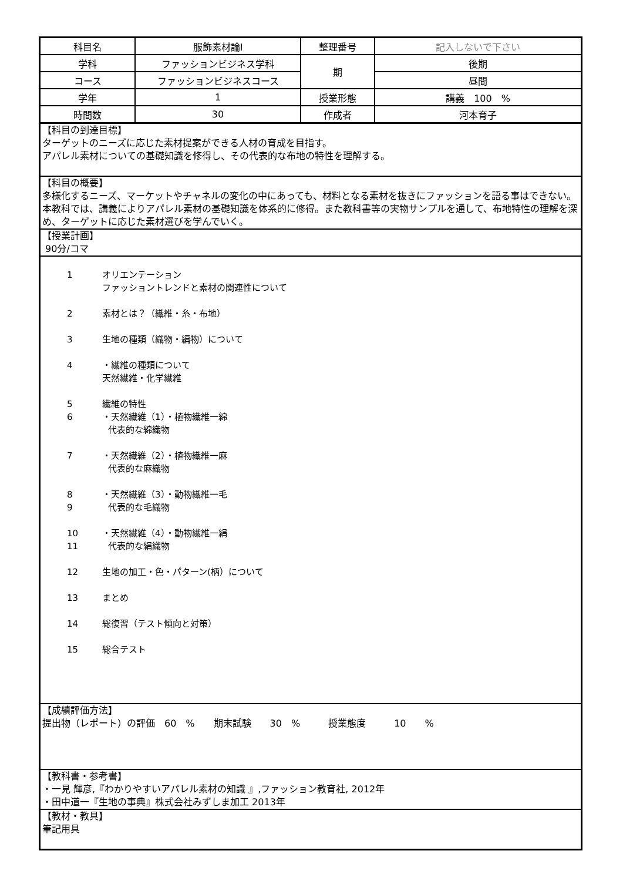| 科目名 | 服飾素材論Ⅰ | 整理番号 | 記入しないで下さい |
| 学科 | ファッションビジネス学科 | 期 | 後期 |
| コース | ファッションビジネスコース | | 昼間 |
| 学年 | 1 | 授業形態 | 講義 100 % |
| 時間数 | 30 | 作成者 | 河本育子 |
【科目の到達目標】
ターゲットのニーズに応じた素材提案ができる人材の育成を目指す。
アパレル素材についての基礎知識を修得し、その代表的な布地の特性を理解する。
【科目の概要】
多様化するニーズ、マーケットやチャネルの変化の中にあっても、材料となる素材を抜きにファッションを語る事はできない。本教科では、講義によりアパレル素材の基礎知識を体系的に修得。また教科書等の実物サンプルを通して、布地特性の理解を深め、ターゲットに応じた素材選びを学んでいく。
【授業計画】
90分/コマ
1 オリエンテーション
ファッショントレンドと素材の関連性について
2 素材とは？（繊維・糸・布地）
3 生地の種類（織物・編物）について
4 ・繊維の種類について
天然繊維・化学繊維
5 繊維の特性
6 ・天然繊維（1）・植物繊維一綿
代表的な綿織物
7 ・天然繊維（2）・植物繊維一麻
代表的な麻織物
8
9 ・天然繊維（3）・動物繊維一毛
代表的な毛織物
10
11 ・天然繊維（4）・動物繊維一絹
代表的な絹織物
12 生地の加工・色・パターン(柄）について
13 まとめ
14 総復習（テスト傾向と対策）
15 総合テスト
【成績評価方法】
提出物（レポート）の評価　60　%　　期末試験　　30　%　　　授業態度　　　10　　%
【教科書・参考書】
・一見 輝彦,『わかりやすいアパレル素材の知識 』,ファッション教育社, 2012年
・田中道一『生地の事典』株式会社みずしま加工 2013年
【教材・教具】
筆記用具